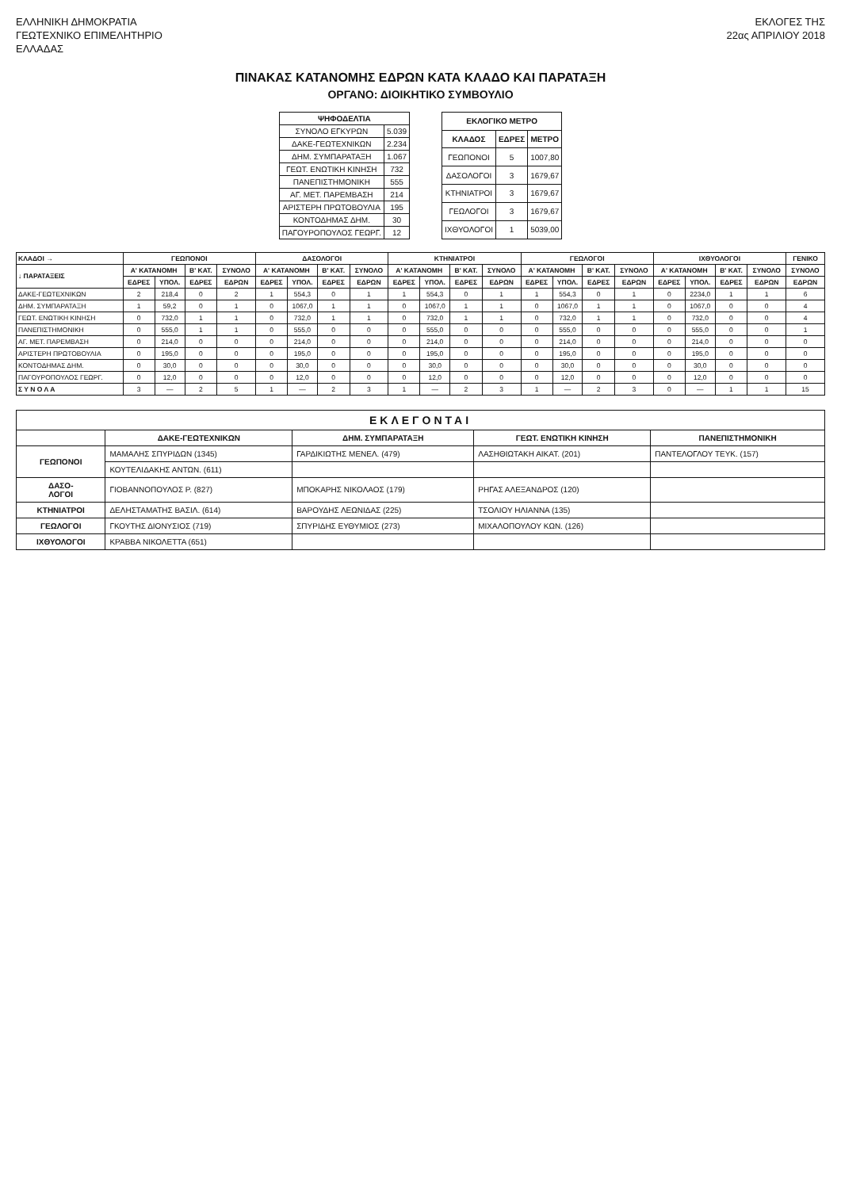ΕΛΛΗΝΙΚΗ ΔΗΜΟΚΡΑΤΙΑ
ΓΕΩΤΕΧΝΙΚΟ ΕΠΙΜΕΛΗΤΗΡΙΟ
ΕΛΛΑΔΑΣ
ΕΚΛΟΓΕΣ ΤΗΣ
22ας ΑΠΡΙΛΙΟΥ 2018
ΠΙΝΑΚΑΣ ΚΑΤΑΝΟΜΗΣ ΕΔΡΩΝ ΚΑΤΑ ΚΛΑΔΟ ΚΑΙ ΠΑΡΑΤΑΞΗ
ΟΡΓΑΝΟ: ΔΙΟΙΚΗΤΙΚΟ ΣΥΜΒΟΥΛΙΟ
| ΨΗΦΟΔΕΛΤΙΑ | |
| --- | --- |
| ΣΥΝΟΛΟ ΕΓΚΥΡΩΝ | 5.039 |
| ΔΑΚΕ-ΓΕΩΤΕΧΝΙΚΩΝ | 2.234 |
| ΔΗΜ. ΣΥΜΠΑΡΑΤΑΞΗ | 1.067 |
| ΓΕΩΤ. ΕΝΩΤΙΚΗ ΚΙΝΗΣΗ | 732 |
| ΠΑΝΕΠΙΣΤΗΜΟΝΙΚΗ | 555 |
| ΑΓ. ΜΕΤ. ΠΑΡΕΜΒΑΣΗ | 214 |
| ΑΡΙΣΤΕΡΗ ΠΡΩΤΟΒΟΥΛΙΑ | 195 |
| ΚΟΝΤΟΔΗΜΑΣ ΔΗΜ. | 30 |
| ΠΑΓΟΥΡΟΠΟΥΛΟΣ ΓΕΩΡΓ. | 12 |
| ΕΚΛΟΓΙΚΟ ΜΕΤΡΟ | | |
| --- | --- | --- |
| ΚΛΑΔΟΣ | ΕΔΡΕΣ | ΜΕΤΡΟ |
| ΓΕΩΠΟΝΟΙ | 5 | 1007,80 |
| ΔΑΣΟΛΟΓΟΙ | 3 | 1679,67 |
| ΚΤΗΝΙΑΤΡΟΙ | 3 | 1679,67 |
| ΓΕΩΛΟΓΟΙ | 3 | 1679,67 |
| ΙΧΘΥΟΛΟΓΟΙ | 1 | 5039,00 |
| ΚΛΑΔΟΙ → | ΓΕΩΠΟΝΟΙ | | | | ΔΑΣΟΛΟΓΟΙ | | | | ΚΤΗΝΙΑΤΡΟΙ | | | | ΓΕΩΛΟΓΟΙ | | | | ΙΧΘΥΟΛΟΓΟΙ | | | | ΓΕΝΙΚΟ |
| --- | --- | --- | --- | --- | --- | --- | --- | --- | --- | --- | --- | --- | --- | --- | --- | --- | --- | --- | --- | --- | --- |
| ↓ ΠΑΡΑΤΑΞΕΙΣ | Α' ΚΑΤΑΝΟΜΗ | | Β' ΚΑΤ. | ΣΥΝΟΛΟ | Α' ΚΑΤΑΝΟΜΗ | | Β' ΚΑΤ. | ΣΥΝΟΛΟ | Α' ΚΑΤΑΝΟΜΗ | | Β' ΚΑΤ. | ΣΥΝΟΛΟ | Α' ΚΑΤΑΝΟΜΗ | | Β' ΚΑΤ. | ΣΥΝΟΛΟ | Α' ΚΑΤΑΝΟΜΗ | | Β' ΚΑΤ. | ΣΥΝΟΛΟ | ΣΥΝΟΛΟ |
| | ΕΔΡΕΣ | ΥΠΟΛ. | ΕΔΡΕΣ | ΕΔΡΩΝ | ΕΔΡΕΣ | ΥΠΟΛ. | ΕΔΡΕΣ | ΕΔΡΩΝ | ΕΔΡΕΣ | ΥΠΟΛ. | ΕΔΡΕΣ | ΕΔΡΩΝ | ΕΔΡΕΣ | ΥΠΟΛ. | ΕΔΡΕΣ | ΕΔΡΩΝ | ΕΔΡΕΣ | ΥΠΟΛ. | ΕΔΡΕΣ | ΕΔΡΩΝ | ΕΔΡΩΝ |
| ΔΑΚΕ-ΓΕΩΤΕΧΝΙΚΩΝ | 2 | 218,4 | 0 | 2 | 1 | 554,3 | 0 | 1 | 1 | 554,3 | 0 | 1 | 1 | 554,3 | 0 | 1 | 0 | 2234,0 | 1 | 1 | 6 |
| ΔΗΜ. ΣΥΜΠΑΡΑΤΑΞΗ | 1 | 59,2 | 0 | 1 | 0 | 1067,0 | 1 | 1 | 0 | 1067,0 | 1 | 1 | 0 | 1067,0 | 1 | 1 | 0 | 1067,0 | 0 | 0 | 4 |
| ΓΕΩΤ. ΕΝΩΤΙΚΗ ΚΙΝΗΣΗ | 0 | 732,0 | 1 | 1 | 0 | 732,0 | 1 | 1 | 0 | 732,0 | 1 | 1 | 0 | 732,0 | 1 | 1 | 0 | 732,0 | 0 | 0 | 4 |
| ΠΑΝΕΠΙΣΤΗΜΟΝΙΚΗ | 0 | 555,0 | 1 | 1 | 0 | 555,0 | 0 | 0 | 0 | 555,0 | 0 | 0 | 0 | 555,0 | 0 | 0 | 0 | 555,0 | 0 | 0 | 1 |
| ΑΓ. ΜΕΤ. ΠΑΡΕΜΒΑΣΗ | 0 | 214,0 | 0 | 0 | 0 | 214,0 | 0 | 0 | 0 | 214,0 | 0 | 0 | 0 | 214,0 | 0 | 0 | 0 | 214,0 | 0 | 0 | 0 |
| ΑΡΙΣΤΕΡΗ ΠΡΩΤΟΒΟΥΛΙΑ | 0 | 195,0 | 0 | 0 | 0 | 195,0 | 0 | 0 | 0 | 195,0 | 0 | 0 | 0 | 195,0 | 0 | 0 | 0 | 195,0 | 0 | 0 | 0 |
| ΚΟΝΤΟΔΗΜΑΣ ΔΗΜ. | 0 | 30,0 | 0 | 0 | 0 | 30,0 | 0 | 0 | 0 | 30,0 | 0 | 0 | 0 | 30,0 | 0 | 0 | 0 | 30,0 | 0 | 0 | 0 |
| ΠΑΓΟΥΡΟΠΟΥΛΟΣ ΓΕΩΡΓ. | 0 | 12,0 | 0 | 0 | 0 | 12,0 | 0 | 0 | 0 | 12,0 | 0 | 0 | 0 | 12,0 | 0 | 0 | 0 | 12,0 | 0 | 0 | 0 |
| Σ Υ Ν Ο Λ Α | 3 | — | 2 | 5 | 1 | — | 2 | 3 | 1 | — | 2 | 3 | 1 | — | 2 | 3 | 0 | — | 1 | 1 | 15 |
| ΕΚΛΕΓΟΝΤΑΙ | | | | |
| --- | --- | --- | --- | --- |
| | ΔΑΚΕ-ΓΕΩΤΕΧΝΙΚΩΝ | ΔΗΜ. ΣΥΜΠΑΡΑΤΑΞΗ | ΓΕΩΤ. ΕΝΩΤΙΚΗ ΚΙΝΗΣΗ | ΠΑΝΕΠΙΣΤΗΜΟΝΙΚΗ |
| ΓΕΩΠΟΝΟΙ | ΜΑΜΑΛΗΣ ΣΠΥΡΙΔΩΝ (1345) | ΓΑΡΔΙΚΙΩΤΗΣ ΜΕΝΕΛ. (479) | ΛΑΣΗΘΙΩΤΑΚΗ ΑΙΚΑΤ. (201) | ΠΑΝΤΕΛΟΓΛΟΥ ΤΕΥΚ. (157) |
| | ΚΟΥΤΕΛΙΔΑΚΗΣ ΑΝΤΩΝ. (611) | | | |
| ΔΑΣΟ- ΛΟΓΟΙ | ΓΙΟΒΑΝΝΟΠΟΥΛΟΣ Ρ. (827) | ΜΠΟΚΑΡΗΣ ΝΙΚΟΛΑΟΣ (179) | ΡΗΓΑΣ ΑΛΕΞΑΝΔΡΟΣ (120) | |
| ΚΤΗΝΙΑΤΡΟΙ | ΔΕΛΗΣΤΑΜΑΤΗΣ ΒΑΣΙΛ. (614) | ΒΑΡΟΥΔΗΣ ΛΕΩΝΙΔΑΣ (225) | ΤΣΟΛΙΟΥ ΗΛΙΑΝΝΑ (135) | |
| ΓΕΩΛΟΓΟΙ | ΓΚΟΥΤΗΣ ΔΙΟΝΥΣΙΟΣ (719) | ΣΠΥΡΙΔΗΣ ΕΥΘΥΜΙΟΣ (273) | ΜΙΧΑΛΟΠΟΥΛΟΥ ΚΩΝ. (126) | |
| ΙΧΘΥΟΛΟΓΟΙ | ΚΡΑΒΒΑ ΝΙΚΟΛΕΤΤΑ (651) | | | |